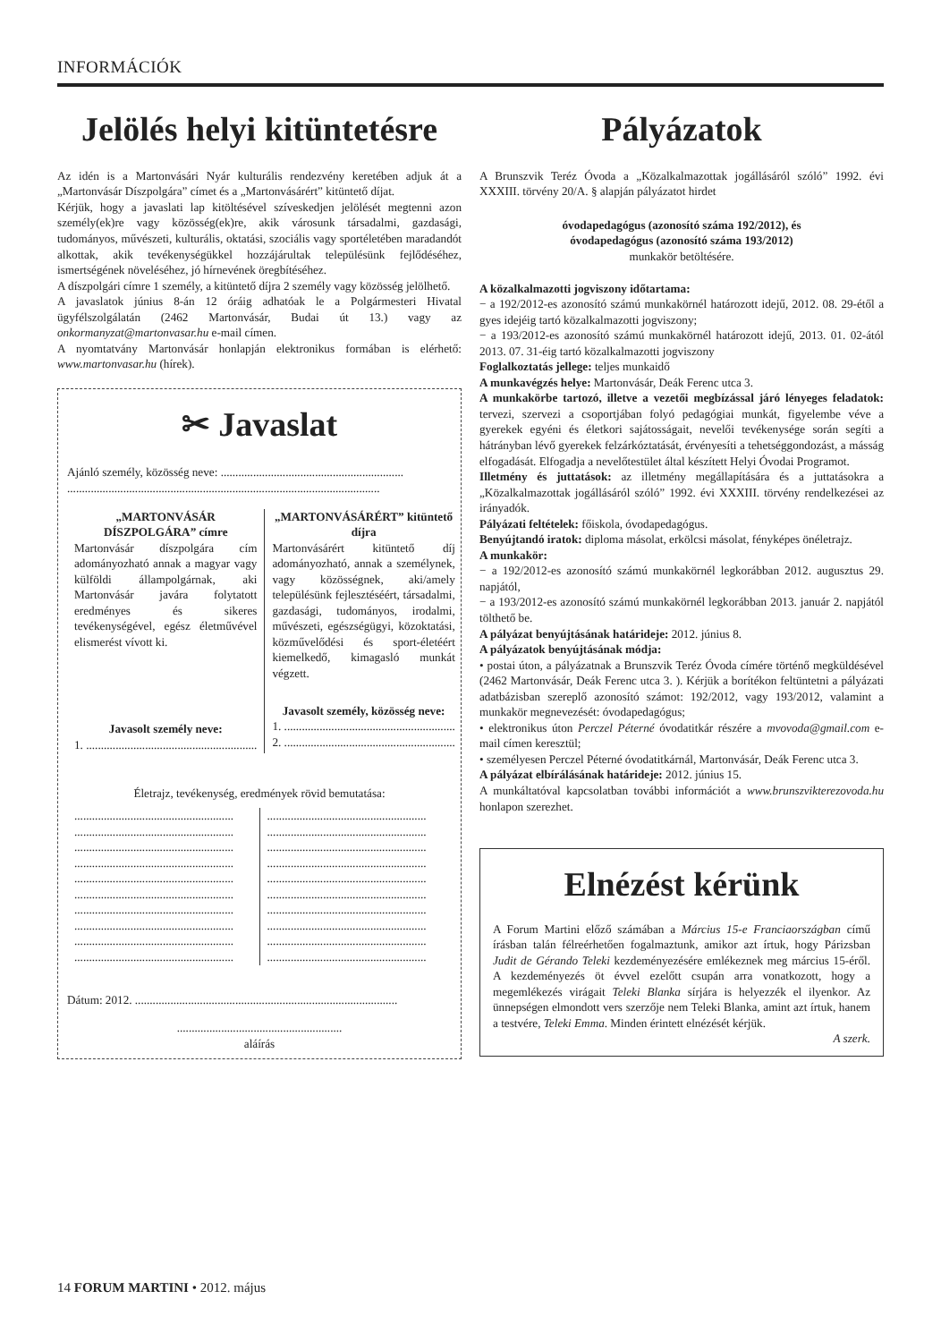INFORMÁCIÓK
Jelölés helyi kitüntetésre
Az idén is a Martonvásári Nyár kulturális rendezvény keretében adjuk át a „Martonvásár Díszpolgára” címet és a „Martonvásárért” kitüntető díjat.
Kérjük, hogy a javaslati lap kitöltésével szíveskedjen jelölését megtenni azon személy(ek)re vagy közösség(ek)re, akik városunk társadalmi, gazdasági, tudományos, művészeti, kulturális, oktatási, szociális vagy sportéletében maradandót alkottak, akik tevékenységükkel hozzájárultak településünk fejlődéséhez, ismertségének növeléséhez, jó hírnevének öregbítéséhez.
A díszpolgári címre 1 személy, a kitüntető díjra 2 személy vagy közösség jelölhető.
A javaslatok június 8-án 12 óráig adhatóak le a Polgármesteri Hivatal ügyfélszolgálatán (2462 Martonvásár, Budai út 13.) vagy az onkormanyzat@martonvasar.hu e-mail címen.
A nyomtatvány Martonvásár honlapján elektronikus formában is elérhető: www.martonvasar.hu (hírek).
✂ Javaslat
Ajánló személy, közösség neve: ..............................................................
..........................................................................................................
„MARTONVÁSÁR DÍSZPOLGÁRA” címre
Martonvásár díszpolgára cím adományozható annak a magyar vagy külföldi állampolgárnak, aki Martonvásár javára folytatott eredményes és sikeres tevékenységével, egész életművével elismerést vívott ki.
Javasolt személy neve:
1. ..........................................................
„MARTONVÁSÁRÉRT” kitüntető díjra
Martonvásárért kitüntető díj adományozható, annak a személynek, vagy közösségnek, aki/amely településünk fejlesztéséért, társadalmi, gazdasági, tudományos, irodalmi, művészeti, egészségügyi, közoktatási, közművelődési és sport-életéért kiemelkedő, kimagasló munkát végzett.
Javasolt személy, közösség neve:
1. ..........................................................
2. ..........................................................
Életrajz, tevékenység, eredmények rövid bemutatása:
......................................................
......................................................
......................................................
......................................................
......................................................
......................................................
......................................................
......................................................
......................................................
......................................................
......................................................
......................................................
......................................................
......................................................
......................................................
......................................................
......................................................
......................................................
......................................................
......................................................
Dátum: 2012. .........................................................................................
........................................................
aláírás
Pályázatok
A Brunszvik Teréz Óvoda a „Közalkalmazottak jogállásáról szóló” 1992. évi XXXIII. törvény 20/A. § alapján pályázatot hirdet
óvodapedagógus (azonosító száma 192/2012), és
óvodapedagógus (azonosító száma 193/2012)
munkakör betöltésére.
A közalkalmazotti jogviszony időtartama:
− a 192/2012-es azonosító számú munkakörnél határozott idejű, 2012. 08. 29-étől a gyes idejéig tartó közalkalmazotti jogviszony;
− a 193/2012-es azonosító számú munkakörnél határozott idejű, 2013. 01. 02-ától 2013. 07. 31-éig tartó közalkalmazotti jogviszony
Foglalkoztatás jellege: teljes munkaidő
A munkavégzés helye: Martonvásár, Deák Ferenc utca 3.
A munkakörbe tartozó, illetve a vezetői megbízással járó lényeges feladatok: tervezi, szervezi a csoportjában folyó pedagógiai munkát, figyelembe véve a gyerekek egyéni és életkori sajátosságait, nevelői tevékenysége során segíti a hátrányban lévő gyerekek felzárkóztatását, érvényesíti a tehetséggondozást, a másság elfogadását. Elfogadja a nevelőtestület által készített Helyi Óvodai Programot.
Illetmény és juttatások: az illetmény megállapítására és a juttatásokra a „Közalkalmazottak jogállásáról szóló” 1992. évi XXXIII. törvény rendelkezései az irányadók.
Pályázati feltételek: főiskola, óvodapedagógus.
Benyújtandó iratok: diploma másolat, erkölcsi másolat, fényképes önéletrajz.
A munkakör:
− a 192/2012-es azonosító számú munkakörnél legkorábban 2012. augusztus 29. napjától,
− a 193/2012-es azonosító számú munkakörnél legkorábban 2013. január 2. napjától tölthető be.
A pályázat benyújtásának határideje: 2012. június 8.
A pályázatok benyújtásának módja:
• postai úton, a pályázatnak a Brunszvik Teréz Óvoda címére történő megküldésével (2462 Martonvásár, Deák Ferenc utca 3. ). Kérjük a borítékon feltüntetni a pályázati adatbázisban szereplő azonosító számot: 192/2012, vagy 193/2012, valamint a munkakör megnevezését: óvodapedagógus;
• elektronikus úton Perczel Péterné óvodatitkár részére a mvovoda@gmail.com e-mail címen keresztül;
• személyesen Perczel Péterné óvodatitkárnál, Martonvásár, Deák Ferenc utca 3.
A pályázat elbírálásának határideje: 2012. június 15.
A munkáltatóval kapcsolatban további információt a www.brunszvikterezovoda.hu honlapon szerezhet.
Elnézést kérünk
A Forum Martini előző számában a Március 15-e Franciaországban című írásban talán félreérhetően fogalmaztunk, amikor azt írtuk, hogy Párizsban Judit de Gérando Teleki kezdeményezésére emlékeznek meg március 15-éről. A kezdeményezés öt évvel ezelőtt csupán arra vonatkozott, hogy a megemlékezés virágait Teleki Blanka sírjára is helyezzék el ilyenkor. Az ünnepségen elmondott vers szerzője nem Teleki Blanka, amint azt írtuk, hanem a testvére, Teleki Emma. Minden érintett elnézését kérjük.
A szerk.
14 FORUM MARTINI • 2012. május